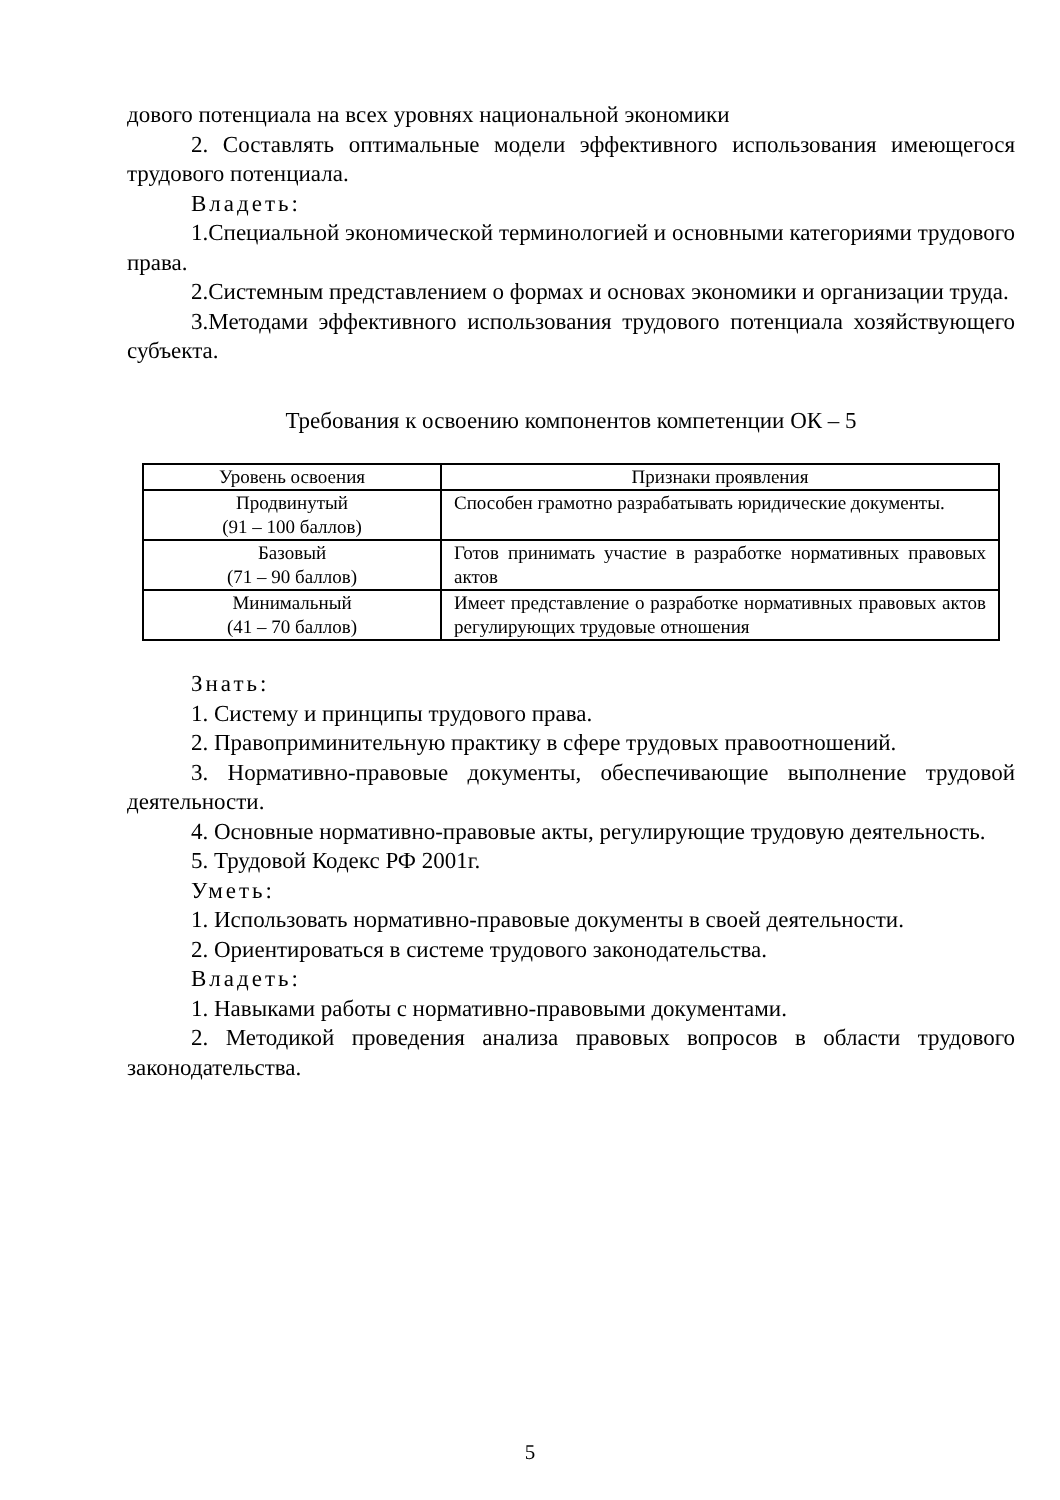дового потенциала на всех уровнях национальной экономики
2. Составлять оптимальные модели эффективного использования имеющегося трудового потенциала.
Владеть:
1.Специальной экономической терминологией и основными категориями трудового права.
2.Системным представлением о формах и основах экономики и организации труда.
3.Методами эффективного использования трудового потенциала хозяйствующего субъекта.
Требования к освоению компонентов компетенции ОК – 5
| Уровень освоения | Признаки проявления |
| --- | --- |
| Продвинутый (91 – 100 баллов) | Способен грамотно разрабатывать юридические документы. |
| Базовый (71 – 90 баллов) | Готов принимать участие в разработке нормативных правовых актов |
| Минимальный (41 – 70 баллов) | Имеет представление о разработке нормативных правовых актов регулирующих трудовые отношения |
Знать:
1. Систему и принципы трудового права.
2. Правоприминительную практику в сфере трудовых правоотношений.
3. Нормативно-правовые документы, обеспечивающие выполнение трудовой деятельности.
4. Основные нормативно-правовые акты, регулирующие трудовую деятельность.
5. Трудовой Кодекс РФ 2001г.
Уметь:
1. Использовать нормативно-правовые документы в своей деятельности.
2. Ориентироваться в системе трудового законодательства.
Владеть:
1. Навыками работы с нормативно-правовыми документами.
2. Методикой проведения анализа правовых вопросов в области трудового законодательства.
5